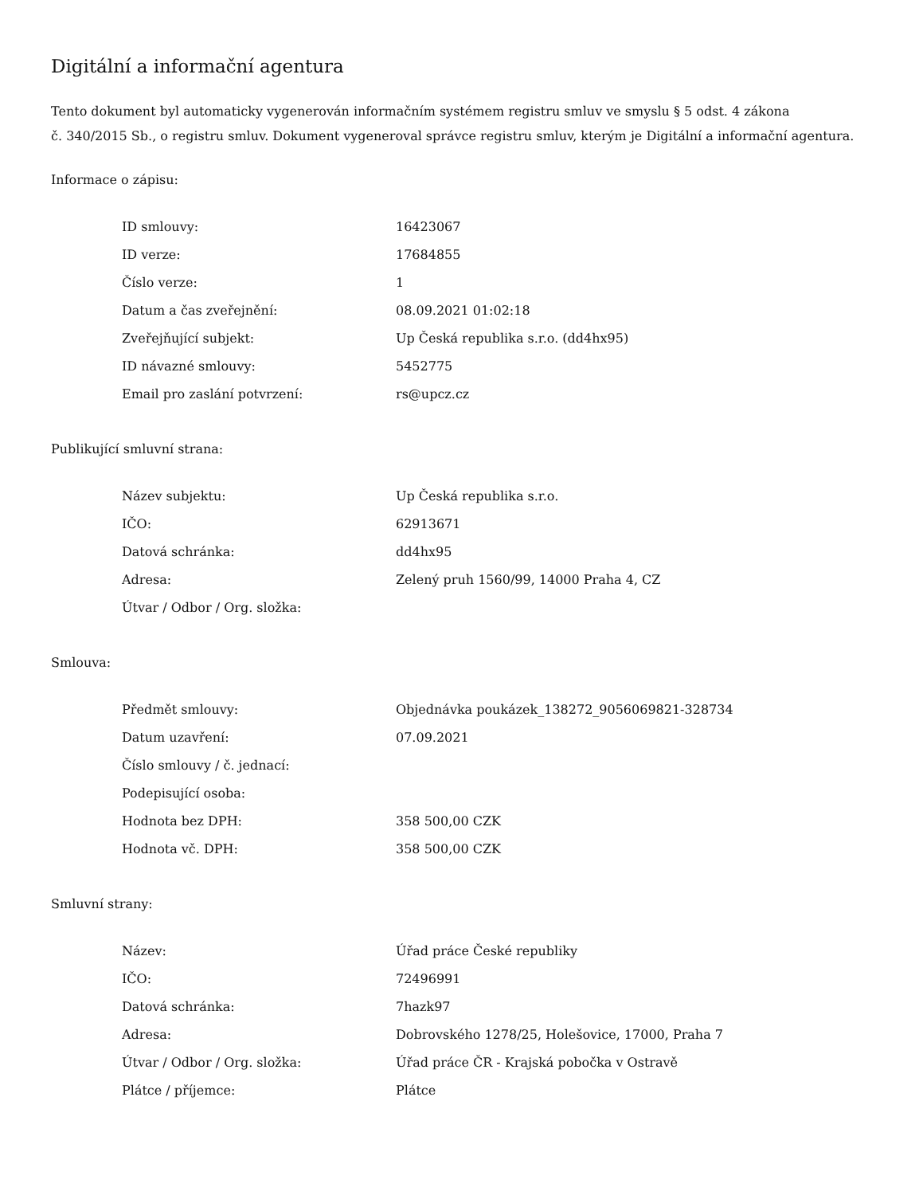Digitální a informační agentura
Tento dokument byl automaticky vygenerován informačním systémem registru smluv ve smyslu § 5 odst. 4 zákona
č. 340/2015 Sb., o registru smluv. Dokument vygeneroval správce registru smluv, kterým je Digitální a informační agentura.
Informace o zápisu:
| ID smlouvy: | 16423067 |
| ID verze: | 17684855 |
| Číslo verze: | 1 |
| Datum a čas zveřejnění: | 08.09.2021 01:02:18 |
| Zveřejňující subjekt: | Up Česká republika s.r.o. (dd4hx95) |
| ID návazné smlouvy: | 5452775 |
| Email pro zaslání potvrzení: | rs@upcz.cz |
Publikující smluvní strana:
| Název subjektu: | Up Česká republika s.r.o. |
| IČO: | 62913671 |
| Datová schránka: | dd4hx95 |
| Adresa: | Zelený pruh 1560/99, 14000 Praha 4, CZ |
| Útvar / Odbor / Org. složka: | |
Smlouva:
| Předmět smlouvy: | Objednávka poukázek_138272_9056069821-328734 |
| Datum uzavření: | 07.09.2021 |
| Číslo smlouvy / č. jednací: | |
| Podepisující osoba: | |
| Hodnota bez DPH: | 358 500,00 CZK |
| Hodnota vč. DPH: | 358 500,00 CZK |
Smluvní strany:
| Název: | Úřad práce České republiky |
| IČO: | 72496991 |
| Datová schránka: | 7hazk97 |
| Adresa: | Dobrovského 1278/25, Holešovice, 17000, Praha 7 |
| Útvar / Odbor / Org. složka: | Úřad práce ČR - Krajská pobočka v Ostravě |
| Plátce / příjemce: | Plátce |